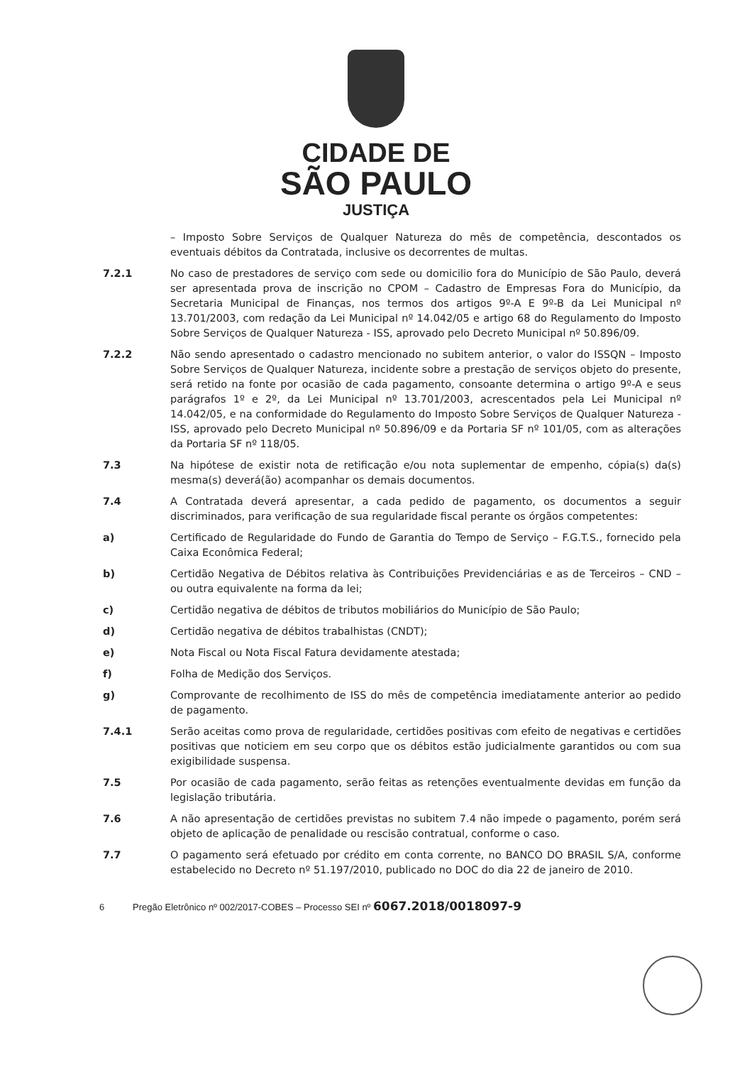CIDADE DE
SÃO PAULO
JUSTIÇA
– Imposto Sobre Serviços de Qualquer Natureza do mês de competência, descontados os eventuais débitos da Contratada, inclusive os decorrentes de multas.
7.2.1 No caso de prestadores de serviço com sede ou domicilio fora do Município de São Paulo, deverá ser apresentada prova de inscrição no CPOM – Cadastro de Empresas Fora do Município, da Secretaria Municipal de Finanças, nos termos dos artigos 9º-A E 9º-B da Lei Municipal nº 13.701/2003, com redação da Lei Municipal nº 14.042/05 e artigo 68 do Regulamento do Imposto Sobre Serviços de Qualquer Natureza - ISS, aprovado pelo Decreto Municipal nº 50.896/09.
7.2.2 Não sendo apresentado o cadastro mencionado no subitem anterior, o valor do ISSQN – Imposto Sobre Serviços de Qualquer Natureza, incidente sobre a prestação de serviços objeto do presente, será retido na fonte por ocasião de cada pagamento, consoante determina o artigo 9º-A e seus parágrafos 1º e 2º, da Lei Municipal nº 13.701/2003, acrescentados pela Lei Municipal nº 14.042/05, e na conformidade do Regulamento do Imposto Sobre Serviços de Qualquer Natureza - ISS, aprovado pelo Decreto Municipal nº 50.896/09 e da Portaria SF nº 101/05, com as alterações da Portaria SF nº 118/05.
7.3 Na hipótese de existir nota de retificação e/ou nota suplementar de empenho, cópia(s) da(s) mesma(s) deverá(ão) acompanhar os demais documentos.
7.4 A Contratada deverá apresentar, a cada pedido de pagamento, os documentos a seguir discriminados, para verificação de sua regularidade fiscal perante os órgãos competentes:
a) Certificado de Regularidade do Fundo de Garantia do Tempo de Serviço – F.G.T.S., fornecido pela Caixa Econômica Federal;
b) Certidão Negativa de Débitos relativa às Contribuições Previdenciárias e as de Terceiros – CND – ou outra equivalente na forma da lei;
c) Certidão negativa de débitos de tributos mobiliários do Município de São Paulo;
d) Certidão negativa de débitos trabalhistas (CNDT);
e) Nota Fiscal ou Nota Fiscal Fatura devidamente atestada;
f) Folha de Medição dos Serviços.
g) Comprovante de recolhimento de ISS do mês de competência imediatamente anterior ao pedido de pagamento.
7.4.1 Serão aceitas como prova de regularidade, certidões positivas com efeito de negativas e certidões positivas que noticiem em seu corpo que os débitos estão judicialmente garantidos ou com sua exigibilidade suspensa.
7.5 Por ocasião de cada pagamento, serão feitas as retenções eventualmente devidas em função da legislação tributária.
7.6 A não apresentação de certidões previstas no subitem 7.4 não impede o pagamento, porém será objeto de aplicação de penalidade ou rescisão contratual, conforme o caso.
7.7 O pagamento será efetuado por crédito em conta corrente, no BANCO DO BRASIL S/A, conforme estabelecido no Decreto nº 51.197/2010, publicado no DOC do dia 22 de janeiro de 2010.
6 Pregão Eletrônico nº 002/2017-COBES – Processo SEI nº 6067.2018/0018097-9